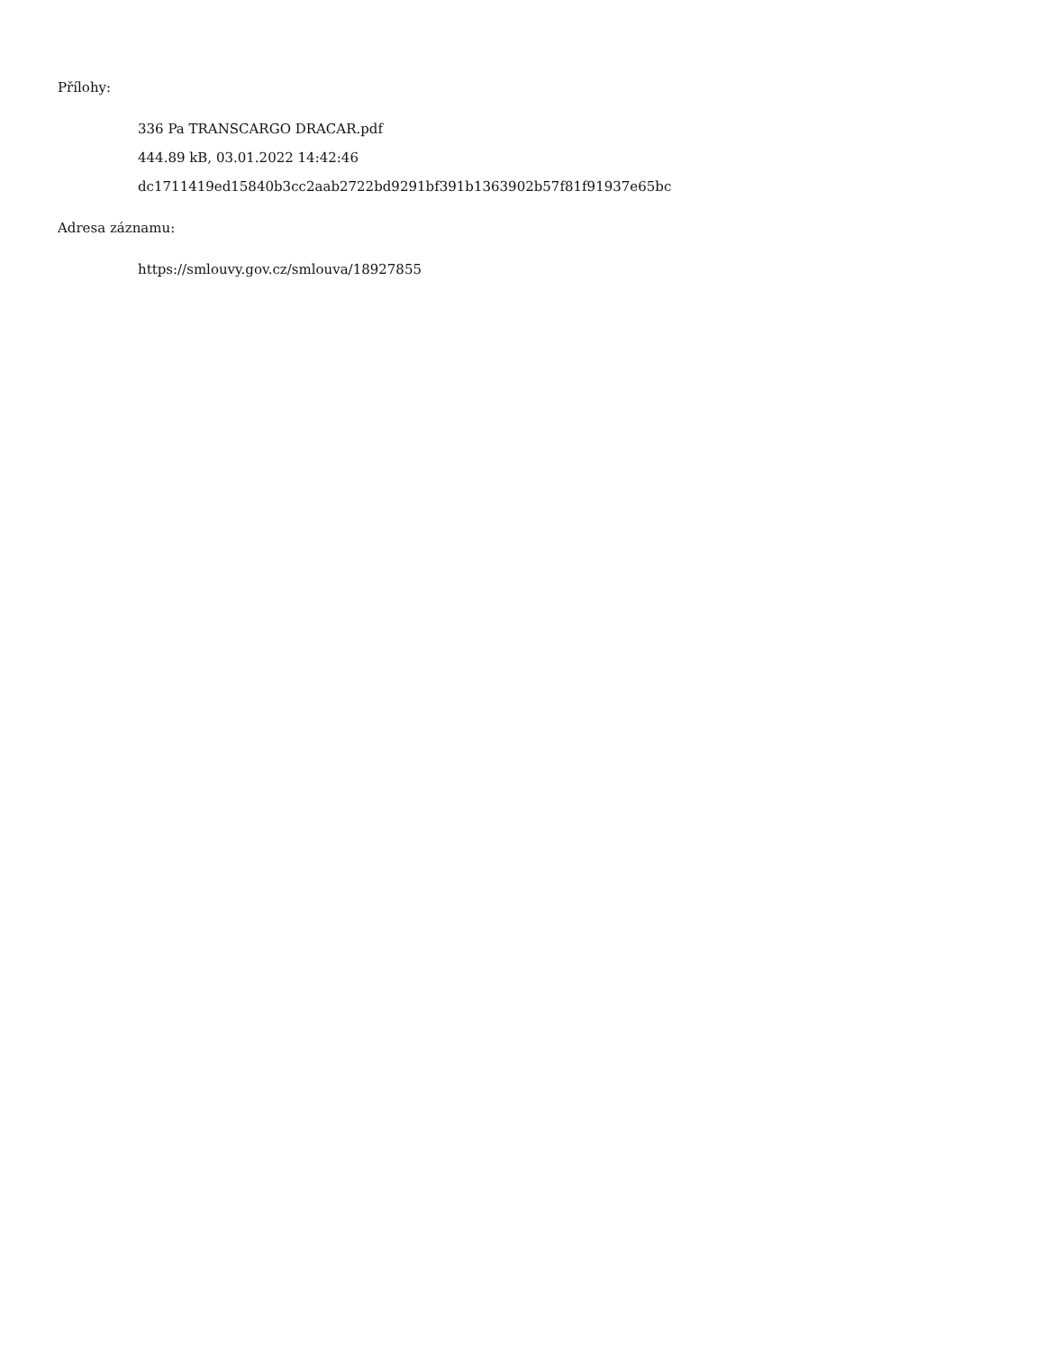Přílohy:
336 Pa TRANSCARGO DRACAR.pdf
444.89 kB, 03.01.2022 14:42:46
dc1711419ed15840b3cc2aab2722bd9291bf391b1363902b57f81f91937e65bc
Adresa záznamu:
https://smlouvy.gov.cz/smlouva/18927855